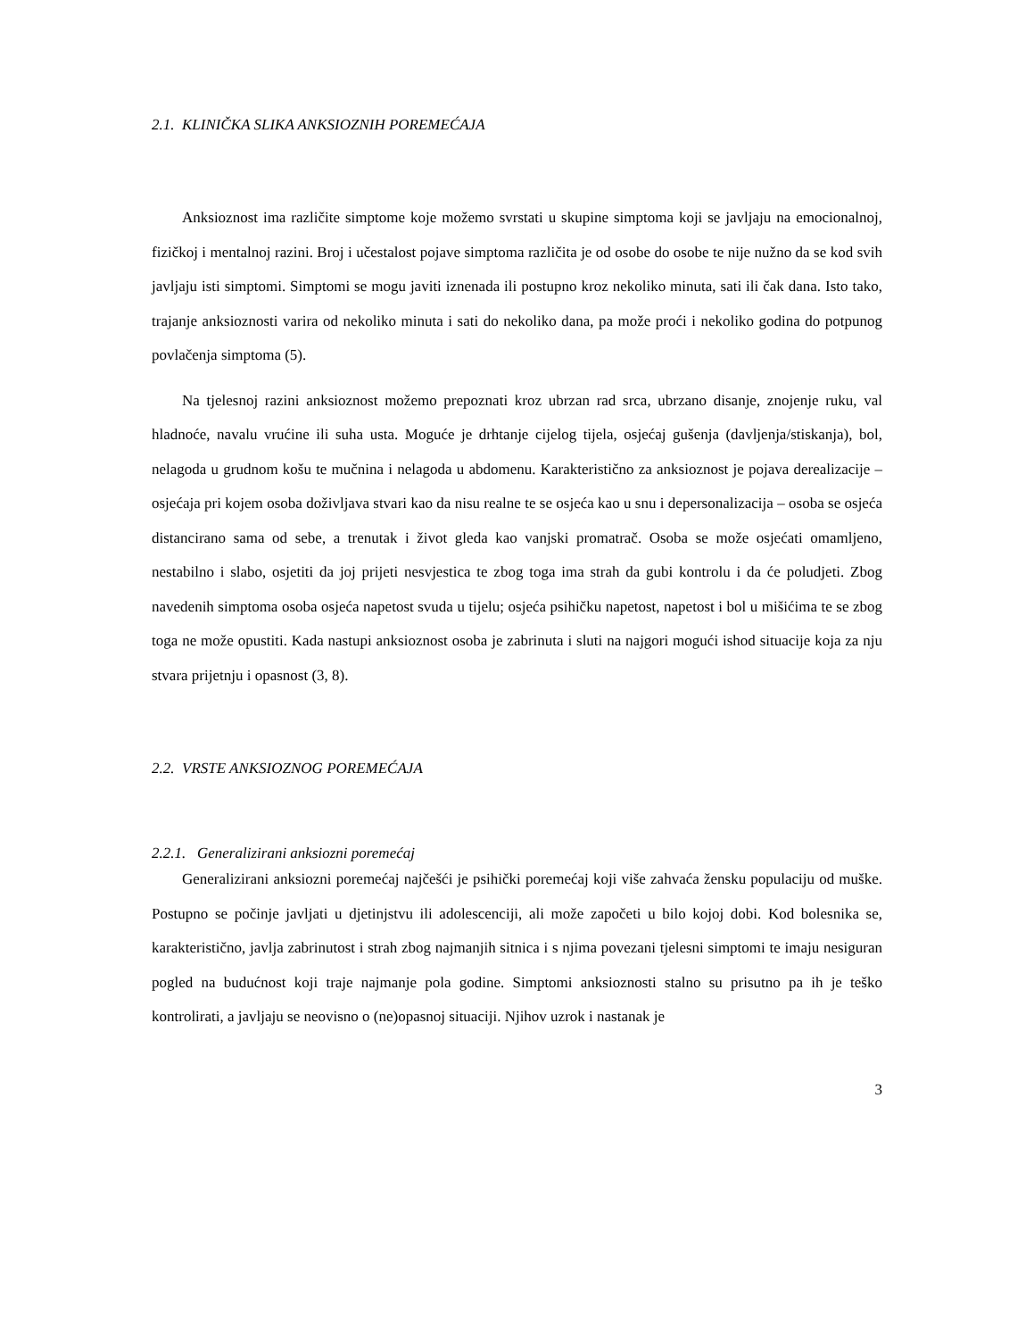2.1. KLINIČKA SLIKA ANKSIOZNIH POREMEĆAJA
Anksioznost ima različite simptome koje možemo svrstati u skupine simptoma koji se javljaju na emocionalnoj, fizičkoj i mentalnoj razini. Broj i učestalost pojave simptoma različita je od osobe do osobe te nije nužno da se kod svih javljaju isti simptomi. Simptomi se mogu javiti iznenada ili postupno kroz nekoliko minuta, sati ili čak dana. Isto tako, trajanje anksioznosti varira od nekoliko minuta i sati do nekoliko dana, pa može proći i nekoliko godina do potpunog povlačenja simptoma (5).
Na tjelesnoj razini anksioznost možemo prepoznati kroz ubrzan rad srca, ubrzano disanje, znojenje ruku, val hladnoće, navalu vrućine ili suha usta. Moguće je drhtanje cijelog tijela, osjećaj gušenja (davljenja/stiskanja), bol, nelagoda u grudnom košu te mučnina i nelagoda u abdomenu. Karakteristično za anksioznost je pojava derealizacije – osjećaja pri kojem osoba doživljava stvari kao da nisu realne te se osjeća kao u snu i depersonalizacija – osoba se osjeća distancirano sama od sebe, a trenutak i život gleda kao vanjski promatrač. Osoba se može osjećati omamljeno, nestabilno i slabo, osjetiti da joj prijeti nesvjestica te zbog toga ima strah da gubi kontrolu i da će poludjeti. Zbog navedenih simptoma osoba osjeća napetost svuda u tijelu; osjeća psihičku napetost, napetost i bol u mišićima te se zbog toga ne može opustiti. Kada nastupi anksioznost osoba je zabrinuta i sluti na najgori mogući ishod situacije koja za nju stvara prijetnju i opasnost (3, 8).
2.2. VRSTE ANKSIOZNOG POREMEĆAJA
2.2.1. Generalizirani anksiozni poremećaj
Generalizirani anksiozni poremećaj najčešći je psihički poremećaj koji više zahvaća žensku populaciju od muške. Postupno se počinje javljati u djetinjstvu ili adolescenciji, ali može započeti u bilo kojoj dobi. Kod bolesnika se, karakteristično, javlja zabrinutost i strah zbog najmanjih sitnica i s njima povezani tjelesni simptomi te imaju nesiguran pogled na budućnost koji traje najmanje pola godine. Simptomi anksioznosti stalno su prisutno pa ih je teško kontrolirati, a javljaju se neovisno o (ne)opasnoj situaciji. Njihov uzrok i nastanak je
3